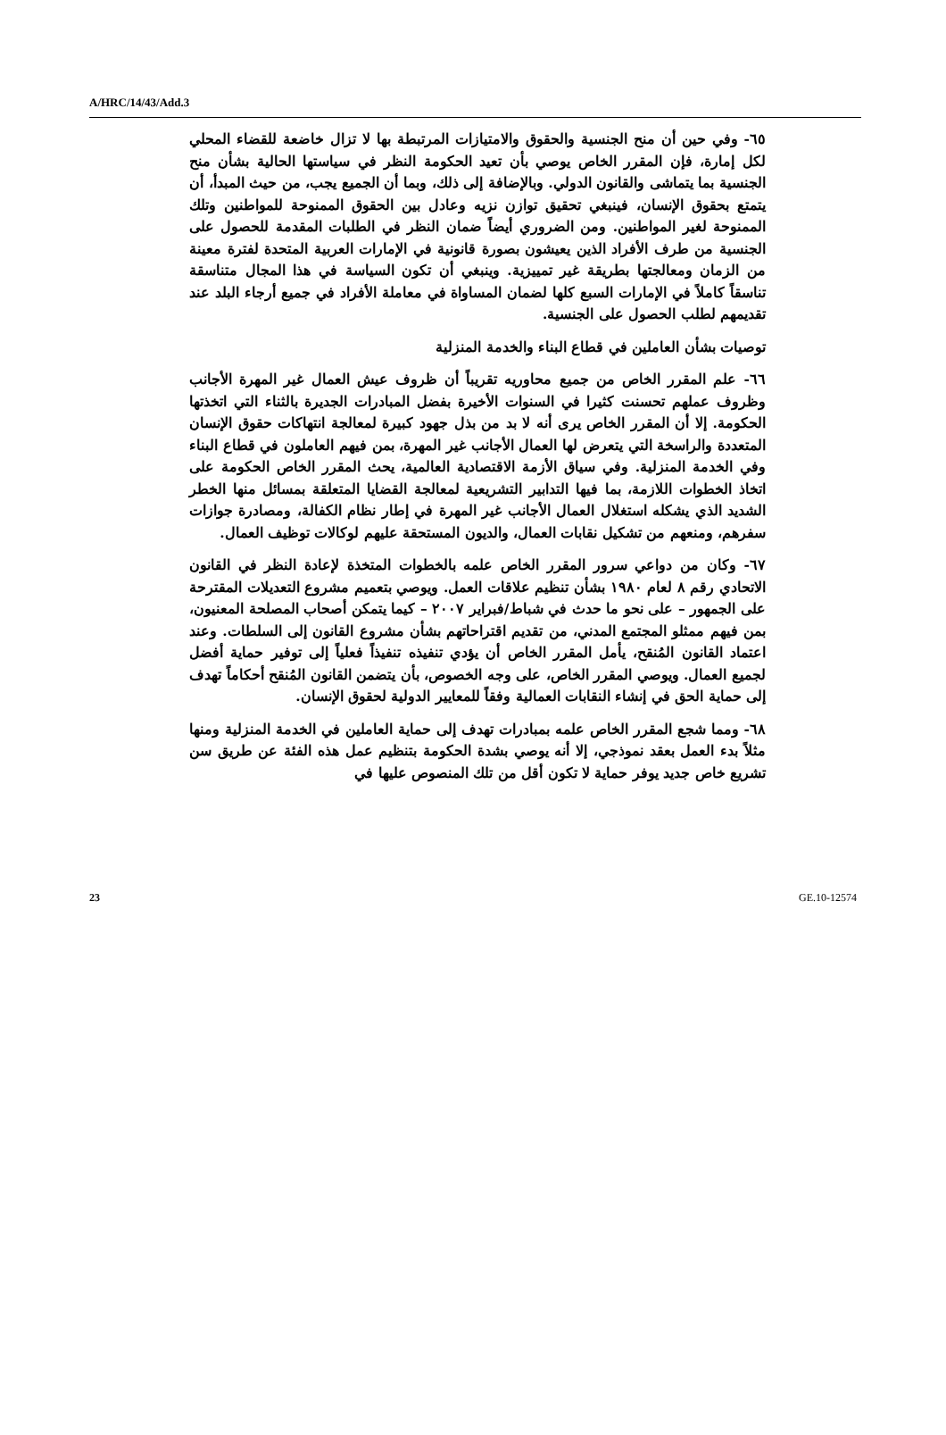A/HRC/14/43/Add.3
٦٥- وفي حين أن منح الجنسية والحقوق والامتيازات المرتبطة بها لا تزال خاضعة للقضاء المحلي لكل إمارة، فإن المقرر الخاص يوصي بأن تعيد الحكومة النظر في سياستها الحالية بشأن منح الجنسية بما يتماشى والقانون الدولي. وبالإضافة إلى ذلك، وبما أن الجميع يجب، من حيث المبدأ، أن يتمتع بحقوق الإنسان، فينبغي تحقيق توازن نزيه وعادل بين الحقوق الممنوحة للمواطنين وتلك الممنوحة لغير المواطنين. ومن الضروري أيضاً ضمان النظر في الطلبات المقدمة للحصول على الجنسية من طرف الأفراد الذين يعيشون بصورة قانونية في الإمارات العربية المتحدة لفترة معينة من الزمان ومعالجتها بطريقة غير تمييزية. وينبغي أن تكون السياسة في هذا المجال متناسقة تناسقاً كاملاً في الإمارات السبع كلها لضمان المساواة في معاملة الأفراد في جميع أرجاء البلد عند تقديمهم لطلب الحصول على الجنسية.
توصيات بشأن العاملين في قطاع البناء والخدمة المنزلية
٦٦- علم المقرر الخاص من جميع محاوريه تقريباً أن ظروف عيش العمال غير المهرة الأجانب وظروف عملهم تحسنت كثيرا في السنوات الأخيرة بفضل المبادرات الجديرة بالثناء التي اتخذتها الحكومة. إلا أن المقرر الخاص يرى أنه لا بد من بذل جهود كبيرة لمعالجة انتهاكات حقوق الإنسان المتعددة والراسخة التي يتعرض لها العمال الأجانب غير المهرة، بمن فيهم العاملون في قطاع البناء وفي الخدمة المنزلية. وفي سياق الأزمة الاقتصادية العالمية، يحث المقرر الخاص الحكومة على اتخاذ الخطوات اللازمة، بما فيها التدابير التشريعية لمعالجة القضايا المتعلقة بمسائل منها الخطر الشديد الذي يشكله استغلال العمال الأجانب غير المهرة في إطار نظام الكفالة، ومصادرة جوازات سفرهم، ومنعهم من تشكيل نقابات العمال، والديون المستحقة عليهم لوكالات توظيف العمال.
٦٧- وكان من دواعي سرور المقرر الخاص علمه بالخطوات المتخذة لإعادة النظر في القانون الاتحادي رقم ٨ لعام ١٩٨٠ بشأن تنظيم علاقات العمل. ويوصي بتعميم مشروع التعديلات المقترحة على الجمهور – على نحو ما حدث في شباط/فبراير ٢٠٠٧ – كيما يتمكن أصحاب المصلحة المعنيون، بمن فيهم ممثلو المجتمع المدني، من تقديم اقتراحاتهم بشأن مشروع القانون إلى السلطات. وعند اعتماد القانون المُنقح، يأمل المقرر الخاص أن يؤدي تنفيذه تنفيذاً فعلياً إلى توفير حماية أفضل لجميع العمال. ويوصي المقرر الخاص، على وجه الخصوص، بأن يتضمن القانون المُنقح أحكاماً تهدف إلى حماية الحق في إنشاء النقابات العمالية وفقاً للمعايير الدولية لحقوق الإنسان.
٦٨- ومما شجع المقرر الخاص علمه بمبادرات تهدف إلى حماية العاملين في الخدمة المنزلية ومنها مثلاً بدء العمل بعقد نموذجي، إلا أنه يوصي بشدة الحكومة بتنظيم عمل هذه الفئة عن طريق سن تشريع خاص جديد يوفر حماية لا تكون أقل من تلك المنصوص عليها في
23 GE.10-12574